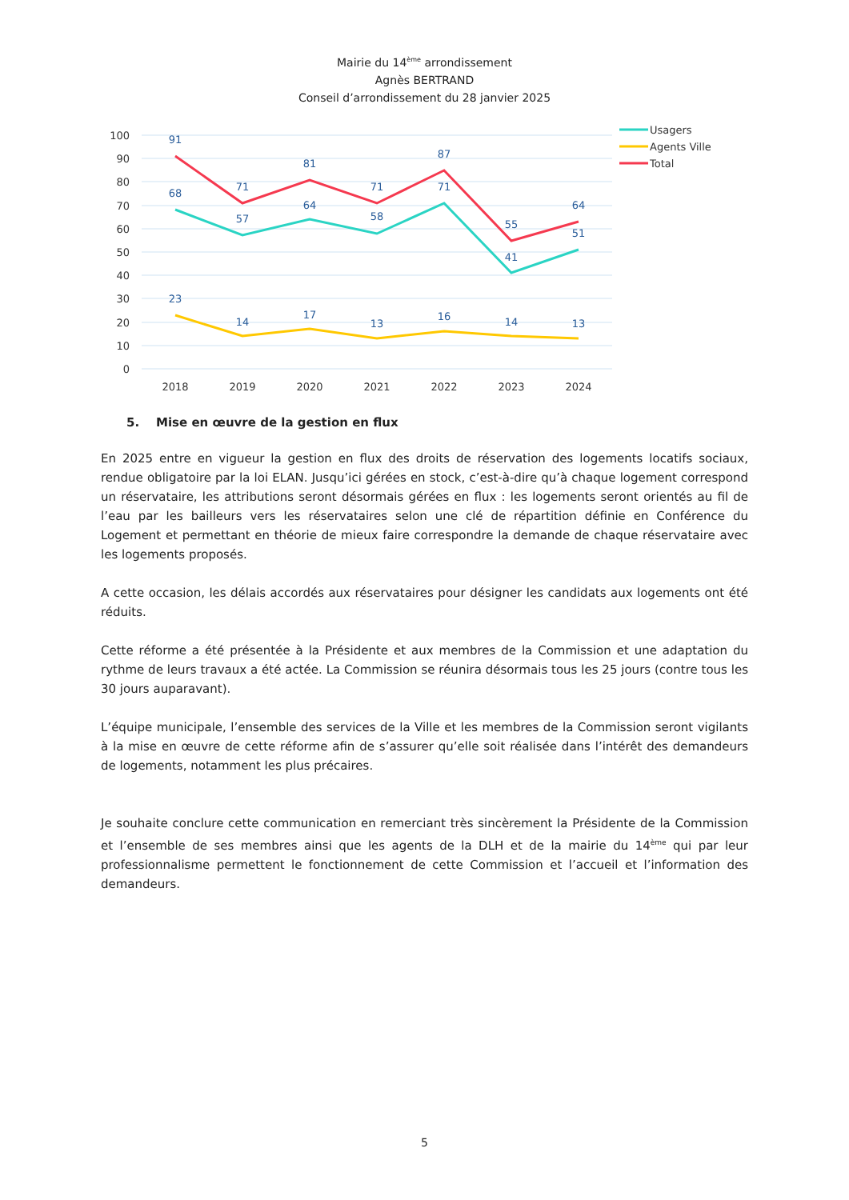Mairie du 14<sup>ème</sup> arrondissement
Agnès BERTRAND
Conseil d’arrondissement du 28 janvier 2025
100
90
80
70
60
50
40
30
20
10
0
2018
2019
2020
2021
2022
2023
2024
91
71
81
71
87
55
64
68
57
64
58
71
41
51
23
14
17
13
16
14
13
Usagers
Agents Ville
Total
5. Mise en œuvre de la gestion en flux
En 2025 entre en vigueur la gestion en flux des droits de réservation des logements locatifs sociaux, rendue obligatoire par la loi ELAN. Jusqu’ici gérées en stock, c’est-à-dire qu’à chaque logement correspond un réservataire, les attributions seront désormais gérées en flux : les logements seront orientés au fil de l’eau par les bailleurs vers les réservataires selon une clé de répartition définie en Conférence du Logement et permettant en théorie de mieux faire correspondre la demande de chaque réservataire avec les logements proposés.
A cette occasion, les délais accordés aux réservataires pour désigner les candidats aux logements ont été réduits.
Cette réforme a été présentée à la Présidente et aux membres de la Commission et une adaptation du rythme de leurs travaux a été actée. La Commission se réunira désormais tous les 25 jours (contre tous les 30 jours auparavant).
L’équipe municipale, l’ensemble des services de la Ville et les membres de la Commission seront vigilants à la mise en œuvre de cette réforme afin de s’assurer qu’elle soit réalisée dans l’intérêt des demandeurs de logements, notamment les plus précaires.
Je souhaite conclure cette communication en remerciant très sincèrement la Présidente de la Commission et l’ensemble de ses membres ainsi que les agents de la DLH et de la mairie du 14<sup>ème</sup> qui par leur professionnalisme permettent le fonctionnement de cette Commission et l’accueil et l’information des demandeurs.
5